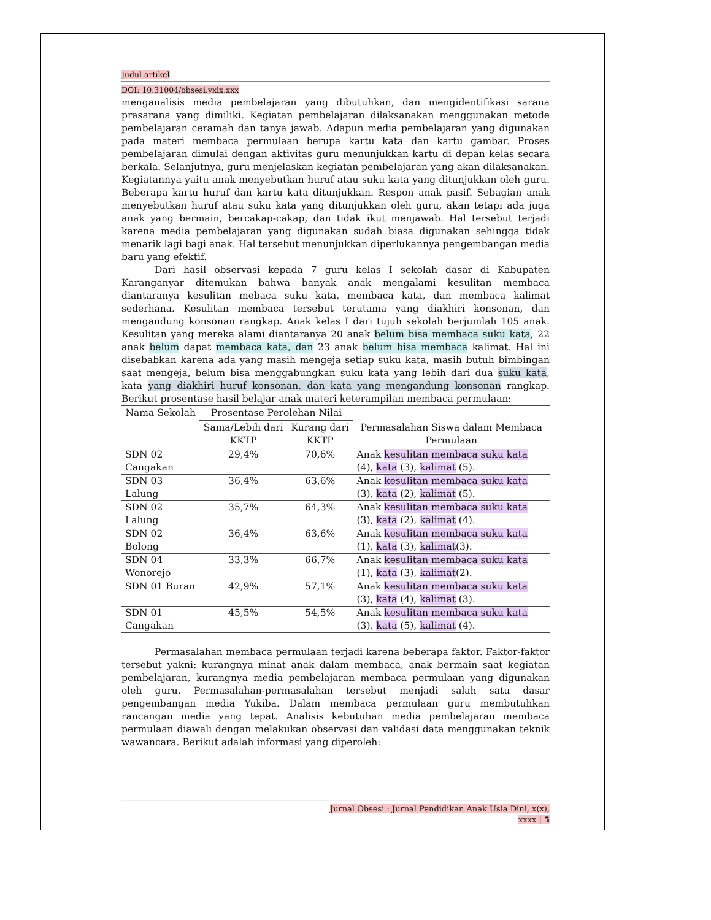Judul artikel
DOI: 10.31004/obsesi.vxix.xxx
menganalisis media pembelajaran yang dibutuhkan, dan mengidentifikasi sarana prasarana yang dimiliki. Kegiatan pembelajaran dilaksanakan menggunakan metode pembelajaran ceramah dan tanya jawab. Adapun media pembelajaran yang digunakan pada materi membaca permulaan berupa kartu kata dan kartu gambar. Proses pembelajaran dimulai dengan aktivitas guru menunjukkan kartu di depan kelas secara berkala. Selanjutnya, guru menjelaskan kegiatan pembelajaran yang akan dilaksanakan. Kegiatannya yaitu anak menyebutkan huruf atau suku kata yang ditunjukkan oleh guru. Beberapa kartu huruf dan kartu kata ditunjukkan. Respon anak pasif. Sebagian anak menyebutkan huruf atau suku kata yang ditunjukkan oleh guru, akan tetapi ada juga anak yang bermain, bercakap-cakap, dan tidak ikut menjawab. Hal tersebut terjadi karena media pembelajaran yang digunakan sudah biasa digunakan sehingga tidak menarik lagi bagi anak. Hal tersebut menunjukkan diperlukannya pengembangan media baru yang efektif.
Dari hasil observasi kepada 7 guru kelas I sekolah dasar di Kabupaten Karanganyar ditemukan bahwa banyak anak mengalami kesulitan membaca diantaranya kesulitan mebaca suku kata, membaca kata, dan membaca kalimat sederhana. Kesulitan membaca tersebut terutama yang diakhiri konsonan, dan mengandung konsonan rangkap. Anak kelas I dari tujuh sekolah berjumlah 105 anak. Kesulitan yang mereka alami diantaranya 20 anak belum bisa membaca suku kata, 22 anak belum dapat membaca kata, dan 23 anak belum bisa membaca kalimat. Hal ini disebabkan karena ada yang masih mengeja setiap suku kata, masih butuh bimbingan saat mengeja, belum bisa menggabungkan suku kata yang lebih dari dua suku kata, kata yang diakhiri huruf konsonan, dan kata yang mengandung konsonan rangkap. Berikut prosentase hasil belajar anak materi keterampilan membaca permulaan:
| Nama Sekolah | Prosentase Perolehan Nilai | | |
| --- | --- | --- | --- |
| | Sama/Lebih dari KKTP | Kurang dari KKTP | Permasalahan Siswa dalam Membaca Permulaan |
| SDN 02 Cangakan | 29,4% | 70,6% | Anak kesulitan membaca suku kata (4), kata (3), kalimat (5). |
| SDN 03 Lalung | 36,4% | 63,6% | Anak kesulitan membaca suku kata (3), kata (2), kalimat (5). |
| SDN 02 Lalung | 35,7% | 64,3% | Anak kesulitan membaca suku kata (3), kata (2), kalimat (4). |
| SDN 02 Bolong | 36,4% | 63,6% | Anak kesulitan membaca suku kata (1), kata (3), kalimat (3). |
| SDN 04 Wonorejo | 33,3% | 66,7% | Anak kesulitan membaca suku kata (1), kata (3), kalimat (2). |
| SDN 01 Buran | 42,9% | 57,1% | Anak kesulitan membaca suku kata (3), kata (4), kalimat (3). |
| SDN 01 Cangakan | 45,5% | 54,5% | Anak kesulitan membaca suku kata (3), kata (5), kalimat (4). |
Permasalahan membaca permulaan terjadi karena beberapa faktor. Faktor-faktor tersebut yakni: kurangnya minat anak dalam membaca, anak bermain saat kegiatan pembelajaran, kurangnya media pembelajaran membaca permulaan yang digunakan oleh guru. Permasalahan-permasalahan tersebut menjadi salah satu dasar pengembangan media Yukiba. Dalam membaca permulaan guru membutuhkan rancangan media yang tepat. Analisis kebutuhan media pembelajaran membaca permulaan diawali dengan melakukan observasi dan validasi data menggunakan teknik wawancara. Berikut adalah informasi yang diperoleh:
Jurnal Obsesi : Jurnal Pendidikan Anak Usia Dini, x(x),
xxxx | 5